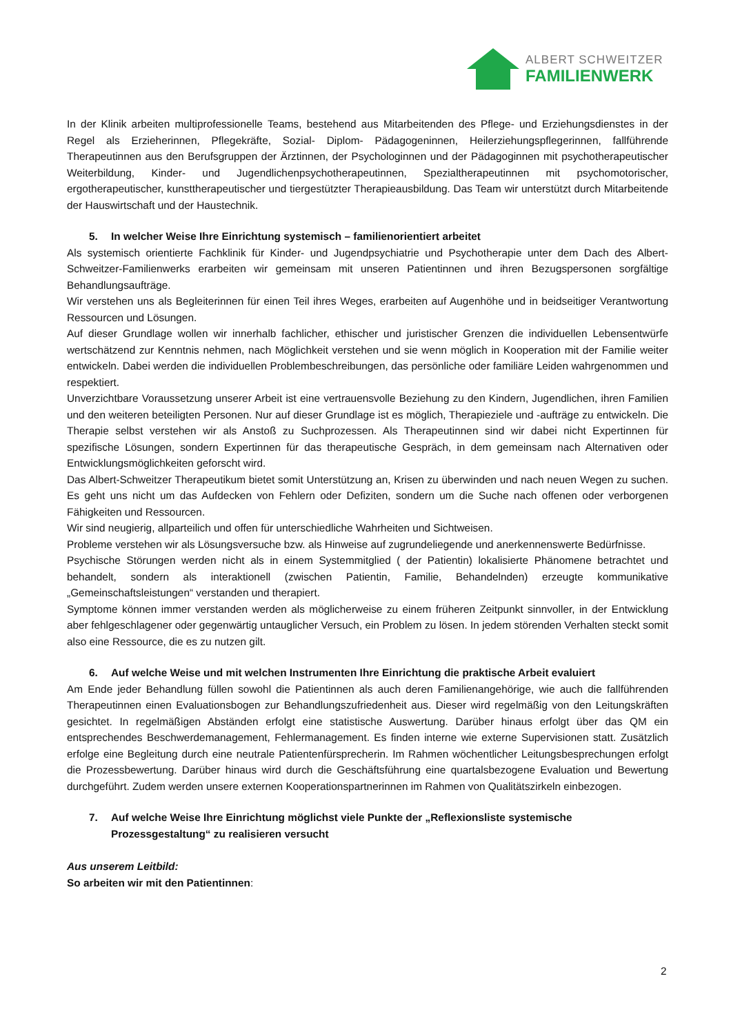ALBERT SCHWEITZER
FAMILIENWERK
In der Klinik arbeiten multiprofessionelle Teams, bestehend aus Mitarbeitenden des Pflege- und Erziehungsdienstes in der Regel als Erzieherinnen, Pflegekräfte, Sozial- Diplom- Pädagogeninnen, Heilerziehungspflegerinnen, fallführende Therapeutinnen aus den Berufsgruppen der Ärztinnen, der Psychologinnen und der Pädagoginnen mit psychotherapeutischer Weiterbildung, Kinder- und Jugendlichenpsychotherapeutinnen, Spezialtherapeutinnen mit psychomotorischer, ergotherapeutischer, kunsttherapeutischer und tiergestützter Therapieausbildung. Das Team wir unterstützt durch Mitarbeitende der Hauswirtschaft und der Haustechnik.
5. In welcher Weise Ihre Einrichtung systemisch – familienorientiert arbeitet
Als systemisch orientierte Fachklinik für Kinder- und Jugendpsychiatrie und Psychotherapie unter dem Dach des Albert-Schweitzer-Familienwerks erarbeiten wir gemeinsam mit unseren Patientinnen und ihren Bezugspersonen sorgfältige Behandlungsaufträge.
Wir verstehen uns als Begleiterinnen für einen Teil ihres Weges, erarbeiten auf Augenhöhe und in beidseitiger Verantwortung Ressourcen und Lösungen.
Auf dieser Grundlage wollen wir innerhalb fachlicher, ethischer und juristischer Grenzen die individuellen Lebensentwürfe wertschätzend zur Kenntnis nehmen, nach Möglichkeit verstehen und sie wenn möglich in Kooperation mit der Familie weiter entwickeln. Dabei werden die individuellen Problembeschreibungen, das persönliche oder familiäre Leiden wahrgenommen und respektiert.
Unverzichtbare Voraussetzung unserer Arbeit ist eine vertrauensvolle Beziehung zu den Kindern, Jugendlichen, ihren Familien und den weiteren beteiligten Personen. Nur auf dieser Grundlage ist es möglich, Therapieziele und -aufträge zu entwickeln. Die Therapie selbst verstehen wir als Anstoß zu Suchprozessen. Als Therapeutinnen sind wir dabei nicht Expertinnen für spezifische Lösungen, sondern Expertinnen für das therapeutische Gespräch, in dem gemeinsam nach Alternativen oder Entwicklungsmöglichkeiten geforscht wird.
Das Albert-Schweitzer Therapeutikum bietet somit Unterstützung an, Krisen zu überwinden und nach neuen Wegen zu suchen. Es geht uns nicht um das Aufdecken von Fehlern oder Defiziten, sondern um die Suche nach offenen oder verborgenen Fähigkeiten und Ressourcen.
Wir sind neugierig, allparteilich und offen für unterschiedliche Wahrheiten und Sichtweisen.
Probleme verstehen wir als Lösungsversuche bzw. als Hinweise auf zugrundeliegende und anerkennenswerte Bedürfnisse.
Psychische Störungen werden nicht als in einem Systemmitglied ( der Patientin) lokalisierte Phänomene betrachtet und behandelt, sondern als interaktionell (zwischen Patientin, Familie, Behandelnden) erzeugte kommunikative „Gemeinschaftsleistungen“ verstanden und therapiert.
Symptome können immer verstanden werden als möglicherweise zu einem früheren Zeitpunkt sinnvoller, in der Entwicklung aber fehlgeschlagener oder gegenwärtig untauglicher Versuch, ein Problem zu lösen. In jedem störenden Verhalten steckt somit also eine Ressource, die es zu nutzen gilt.
6. Auf welche Weise und mit welchen Instrumenten Ihre Einrichtung die praktische Arbeit evaluiert
Am Ende jeder Behandlung füllen sowohl die Patientinnen als auch deren Familienangehörige, wie auch die fallführenden Therapeutinnen einen Evaluationsbogen zur Behandlungszufriedenheit aus. Dieser wird regelmäßig von den Leitungskräften gesichtet. In regelmäßigen Abständen erfolgt eine statistische Auswertung. Darüber hinaus erfolgt über das QM ein entsprechendes Beschwerdemanagement, Fehlermanagement. Es finden interne wie externe Supervisionen statt. Zusätzlich erfolge eine Begleitung durch eine neutrale Patientenfürsprecherin. Im Rahmen wöchentlicher Leitungsbesprechungen erfolgt die Prozessbewertung. Darüber hinaus wird durch die Geschäftsführung eine quartalsbezogene Evaluation und Bewertung durchgeführt. Zudem werden unsere externen Kooperationspartnerinnen im Rahmen von Qualitätszirkeln einbezogen.
7. Auf welche Weise Ihre Einrichtung möglichst viele Punkte der „Reflexionsliste systemische Prozessgestaltung“ zu realisieren versucht
Aus unserem Leitbild:
So arbeiten wir mit den Patientinnen:
2